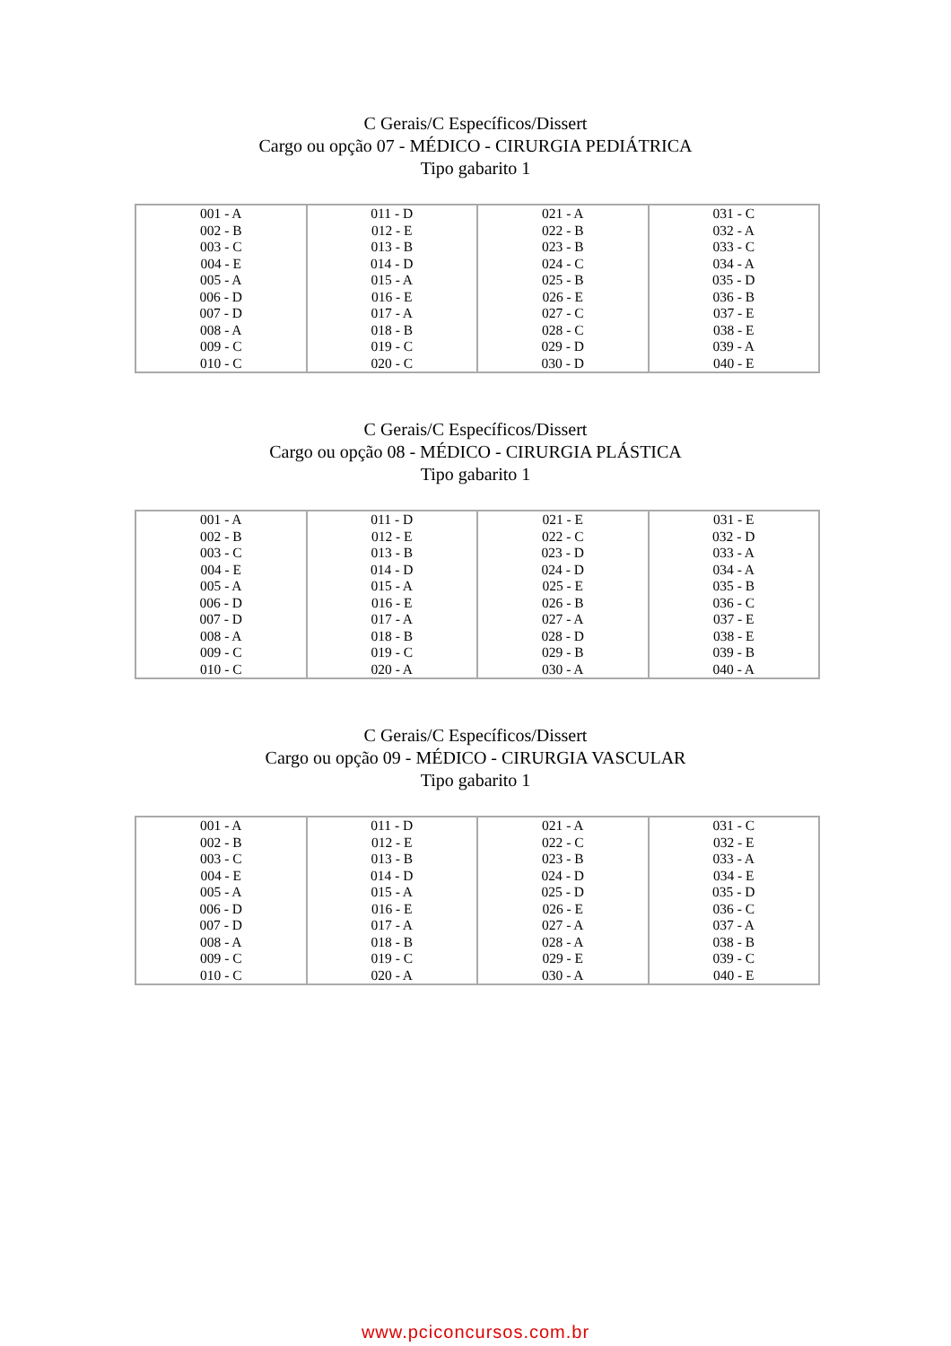C Gerais/C Específicos/Dissert
Cargo ou opção 07 - MÉDICO - CIRURGIA PEDIÁTRICA
Tipo gabarito 1
| 001 - A 002 - B 003 - C 004 - E 005 - A 006 - D 007 - D 008 - A 009 - C 010 - C | 011 - D 012 - E 013 - B 014 - D 015 - A 016 - E 017 - A 018 - B 019 - C 020 - C | 021 - A 022 - B 023 - B 024 - C 025 - B 026 - E 027 - C 028 - C 029 - D 030 - D | 031 - C 032 - A 033 - C 034 - A 035 - D 036 - B 037 - E 038 - E 039 - A 040 - E |
C Gerais/C Específicos/Dissert
Cargo ou opção 08 - MÉDICO - CIRURGIA PLÁSTICA
Tipo gabarito 1
| 001 - A 002 - B 003 - C 004 - E 005 - A 006 - D 007 - D 008 - A 009 - C 010 - C | 011 - D 012 - E 013 - B 014 - D 015 - A 016 - E 017 - A 018 - B 019 - C 020 - A | 021 - E 022 - C 023 - D 024 - D 025 - E 026 - B 027 - A 028 - D 029 - B 030 - A | 031 - E 032 - D 033 - A 034 - A 035 - B 036 - C 037 - E 038 - E 039 - B 040 - A |
C Gerais/C Específicos/Dissert
Cargo ou opção 09 - MÉDICO - CIRURGIA VASCULAR
Tipo gabarito 1
| 001 - A 002 - B 003 - C 004 - E 005 - A 006 - D 007 - D 008 - A 009 - C 010 - C | 011 - D 012 - E 013 - B 014 - D 015 - A 016 - E 017 - A 018 - B 019 - C 020 - A | 021 - A 022 - C 023 - B 024 - D 025 - D 026 - E 027 - A 028 - A 029 - E 030 - A | 031 - C 032 - E 033 - A 034 - E 035 - D 036 - C 037 - A 038 - B 039 - C 040 - E |
www.pciconcursos.com.br